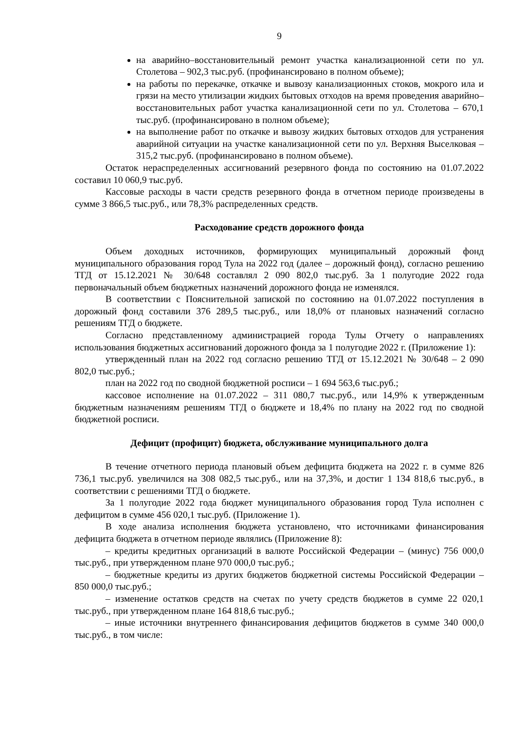9
на аварийно–восстановительный ремонт участка канализационной сети по ул. Столетова – 902,3 тыс.руб. (профинансировано в полном объеме);
на работы по перекачке, откачке и вывозу канализационных стоков, мокрого ила и грязи на место утилизации жидких бытовых отходов на время проведения аварийно–восстановительных работ участка канализационной сети по ул. Столетова – 670,1 тыс.руб. (профинансировано в полном объеме);
на выполнение работ по откачке и вывозу жидких бытовых отходов для устранения аварийной ситуации на участке канализационной сети по ул. Верхняя Выселковая – 315,2 тыс.руб. (профинансировано в полном объеме).
Остаток нераспределенных ассигнований резервного фонда по состоянию на 01.07.2022 составил 10 060,9 тыс.руб.
Кассовые расходы в части средств резервного фонда в отчетном периоде произведены в сумме 3 866,5 тыс.руб., или 78,3% распределенных средств.
Расходование средств дорожного фонда
Объем доходных источников, формирующих муниципальный дорожный фонд муниципального образования город Тула на 2022 год (далее – дорожный фонд), согласно решению ТГД от 15.12.2021 № 30/648 составлял 2 090 802,0 тыс.руб. За 1 полугодие 2022 года первоначальный объем бюджетных назначений дорожного фонда не изменялся.
В соответствии с Пояснительной запиской по состоянию на 01.07.2022 поступления в дорожный фонд составили 376 289,5 тыс.руб., или 18,0% от плановых назначений согласно решениям ТГД о бюджете.
Согласно представленному администрацией города Тулы Отчету о направлениях использования бюджетных ассигнований дорожного фонда за 1 полугодие 2022 г. (Приложение 1):
утвержденный план на 2022 год согласно решению ТГД от 15.12.2021 № 30/648 – 2 090 802,0 тыс.руб.;
план на 2022 год по сводной бюджетной росписи – 1 694 563,6 тыс.руб.;
кассовое исполнение на 01.07.2022 – 311 080,7 тыс.руб., или 14,9% к утвержденным бюджетным назначениям решениям ТГД о бюджете и 18,4% по плану на 2022 год по сводной бюджетной росписи.
Дефицит (профицит) бюджета, обслуживание муниципального долга
В течение отчетного периода плановый объем дефицита бюджета на 2022 г. в сумме 826 736,1 тыс.руб. увеличился на 308 082,5 тыс.руб., или на 37,3%, и достиг 1 134 818,6 тыс.руб., в соответствии с решениями ТГД о бюджете.
За 1 полугодие 2022 года бюджет муниципального образования город Тула исполнен с дефицитом в сумме 456 020,1 тыс.руб. (Приложение 1).
В ходе анализа исполнения бюджета установлено, что источниками финансирования дефицита бюджета в отчетном периоде являлись (Приложение 8):
– кредиты кредитных организаций в валюте Российской Федерации – (минус) 756 000,0 тыс.руб., при утвержденном плане 970 000,0 тыс.руб.;
– бюджетные кредиты из других бюджетов бюджетной системы Российской Федерации – 850 000,0 тыс.руб.;
– изменение остатков средств на счетах по учету средств бюджетов в сумме 22 020,1 тыс.руб., при утвержденном плане 164 818,6 тыс.руб.;
– иные источники внутреннего финансирования дефицитов бюджетов в сумме 340 000,0 тыс.руб., в том числе: